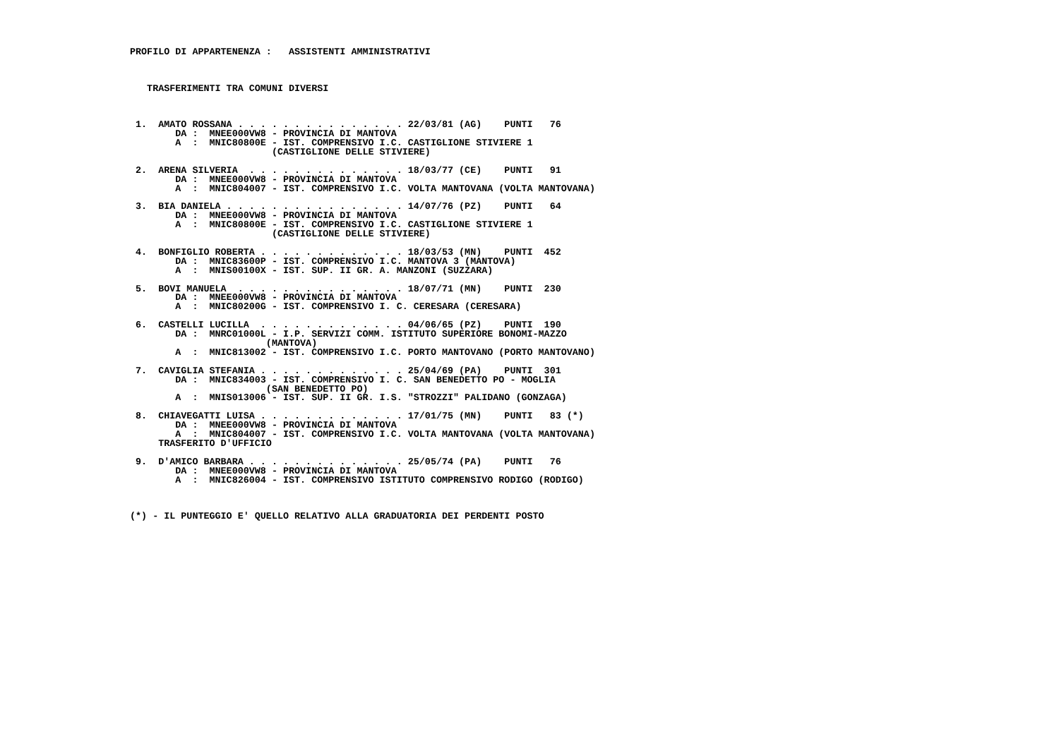PROFILO DI APPARTENENZA :   ASSISTENTI AMMINISTRATIVI



   TRASFERIMENTI TRA COMUNI DIVERSI



 1.  AMATO ROSSANA . . . . . . . . . . . . . . . 22/03/81 (AG)    PUNTI   76
        DA :  MNEE000VW8 - PROVINCIA DI MANTOVA
        A  :  MNIC80800E - IST. COMPRENSIVO I.C. CASTIGLIONE STIVIERE 1
                         (CASTIGLIONE DELLE STIVIERE)

 2.  ARENA SILVERIA  . . . . . . . . . . . . . . 18/03/77 (CE)    PUNTI   91
        DA :  MNEE000VW8 - PROVINCIA DI MANTOVA
        A  :  MNIC804007 - IST. COMPRENSIVO I.C. VOLTA MANTOVANA (VOLTA MANTOVANA)

 3.  BIA DANIELA . . . . . . . . . . . . . . . . 14/07/76 (PZ)    PUNTI   64
        DA :  MNEE000VW8 - PROVINCIA DI MANTOVA
        A  :  MNIC80800E - IST. COMPRENSIVO I.C. CASTIGLIONE STIVIERE 1
                         (CASTIGLIONE DELLE STIVIERE)

 4.  BONFIGLIO ROBERTA . . . . . . . . . . . . . 18/03/53 (MN)    PUNTI  452
        DA :  MNIC83600P - IST. COMPRENSIVO I.C. MANTOVA 3 (MANTOVA)
        A  :  MNIS00100X - IST. SUP. II GR. A. MANZONI (SUZZARA)

 5.  BOVI MANUELA  . . . . . . . . . . . . . . . 18/07/71 (MN)    PUNTI  230
        DA :  MNEE000VW8 - PROVINCIA DI MANTOVA
        A  :  MNIC80200G - IST. COMPRENSIVO I. C. CERESARA (CERESARA)

 6.  CASTELLI LUCILLA  . . . . . . . . . . . . . 04/06/65 (PZ)    PUNTI  190
        DA :  MNRC01000L - I.P. SERVIZI COMM. ISTITUTO SUPERIORE BONOMI-MAZZO
                        (MANTOVA)
        A  :  MNIC813002 - IST. COMPRENSIVO I.C. PORTO MANTOVANO (PORTO MANTOVANO)

 7.  CAVIGLIA STEFANIA . . . . . . . . . . . . . 25/04/69 (PA)    PUNTI  301
        DA :  MNIC834003 - IST. COMPRENSIVO I. C. SAN BENEDETTO PO - MOGLIA
                        (SAN BENEDETTO PO)
        A  :  MNIS013006 - IST. SUP. II GR. I.S. "STROZZI" PALIDANO (GONZAGA)

 8.  CHIAVEGATTI LUISA . . . . . . . . . . . . . 17/01/75 (MN)    PUNTI   83 (*)
        DA :  MNEE000VW8 - PROVINCIA DI MANTOVA
        A  :  MNIC804007 - IST. COMPRENSIVO I.C. VOLTA MANTOVANA (VOLTA MANTOVANA)
     TRASFERITO D'UFFICIO

 9.  D'AMICO BARBARA . . . . . . . . . . . . . . 25/05/74 (PA)    PUNTI   76
        DA :  MNEE000VW8 - PROVINCIA DI MANTOVA
        A  :  MNIC826004 - IST. COMPRENSIVO ISTITUTO COMPRENSIVO RODIGO (RODIGO)



(*) - IL PUNTEGGIO E' QUELLO RELATIVO ALLA GRADUATORIA DEI PERDENTI POSTO